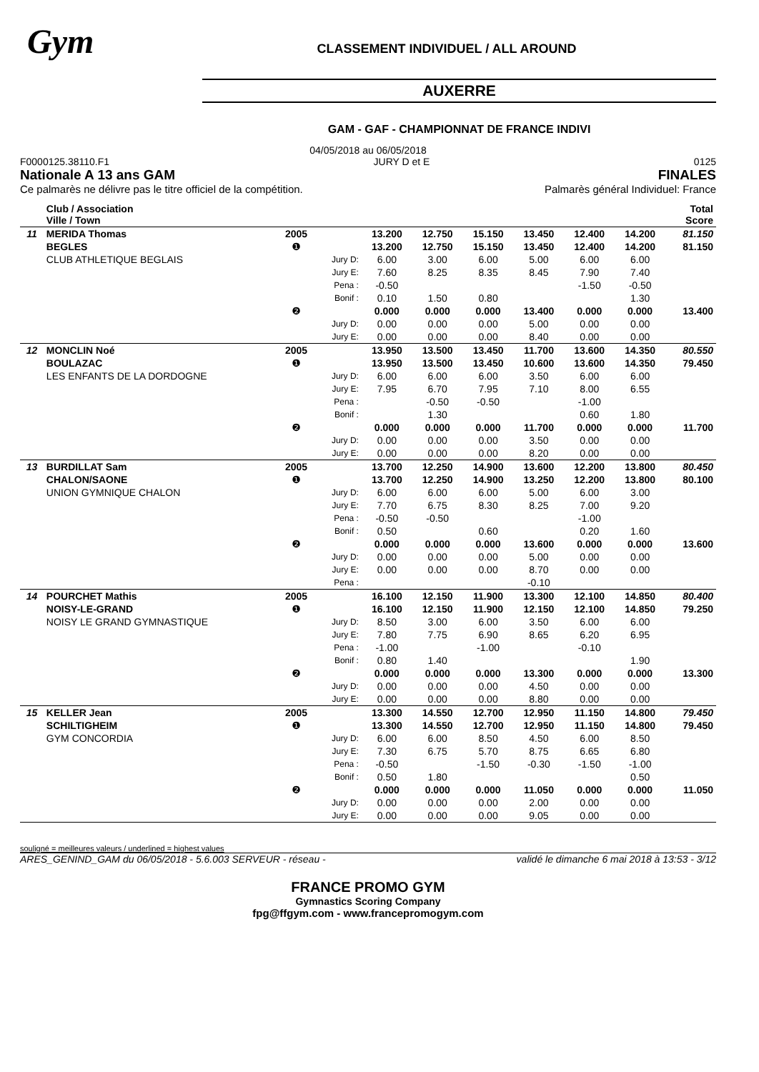Gym
CLASSEMENT INDIVIDUEL / ALL AROUND
AUXERRE
GAM - GAF - CHAMPIONNAT DE FRANCE INDIVI
04/05/2018 au 06/05/2018
F0000125.38110.F1 JURY D et E 0125
Nationale A 13 ans GAM FINALES
Ce palmarès ne délivre pas le titre officiel de la compétition. Palmarès général Individuel: France
| | Club / Association Ville / Town | | | | | | | | | Total Score |
| --- | --- | --- | --- | --- | --- | --- | --- | --- | --- | --- |
| 11 | MERIDA Thomas | 2005 | | 13.200 | 12.750 | 15.150 | 13.450 | 12.400 | 14.200 | 81.150 |
| | BEGLES | ❶ | | 13.200 | 12.750 | 15.150 | 13.450 | 12.400 | 14.200 | 81.150 |
| | CLUB ATHLETIQUE BEGLAIS | | Jury D: | 6.00 | 3.00 | 6.00 | 5.00 | 6.00 | 6.00 | |
| | | | Jury E: | 7.60 | 8.25 | 8.35 | 8.45 | 7.90 | 7.40 | |
| | | | Pena : | -0.50 | | | | -1.50 | -0.50 | |
| | | | Bonif : | 0.10 | 1.50 | 0.80 | | | 1.30 | |
| | | ❷ | | 0.000 | 0.000 | 0.000 | 13.400 | 0.000 | 0.000 | 13.400 |
| | | | Jury D: | 0.00 | 0.00 | 0.00 | 5.00 | 0.00 | 0.00 | |
| | | | Jury E: | 0.00 | 0.00 | 0.00 | 8.40 | 0.00 | 0.00 | |
| 12 | MONCLIN Noé | 2005 | | 13.950 | 13.500 | 13.450 | 11.700 | 13.600 | 14.350 | 80.550 |
| | BOULAZAC | ❶ | | 13.950 | 13.500 | 13.450 | 10.600 | 13.600 | 14.350 | 79.450 |
| | LES ENFANTS DE LA DORDOGNE | | Jury D: | 6.00 | 6.00 | 6.00 | 3.50 | 6.00 | 6.00 | |
| | | | Jury E: | 7.95 | 6.70 | 7.95 | 7.10 | 8.00 | 6.55 | |
| | | | Pena : | | -0.50 | -0.50 | | -1.00 | | |
| | | | Bonif : | | 1.30 | | | 0.60 | 1.80 | |
| | | ❷ | | 0.000 | 0.000 | 0.000 | 11.700 | 0.000 | 0.000 | 11.700 |
| | | | Jury D: | 0.00 | 0.00 | 0.00 | 3.50 | 0.00 | 0.00 | |
| | | | Jury E: | 0.00 | 0.00 | 0.00 | 8.20 | 0.00 | 0.00 | |
| 13 | BURDILLAT Sam | 2005 | | 13.700 | 12.250 | 14.900 | 13.600 | 12.200 | 13.800 | 80.450 |
| | CHALON/SAONE | ❶ | | 13.700 | 12.250 | 14.900 | 13.250 | 12.200 | 13.800 | 80.100 |
| | UNION GYMNIQUE CHALON | | Jury D: | 6.00 | 6.00 | 6.00 | 5.00 | 6.00 | 3.00 | |
| | | | Jury E: | 7.70 | 6.75 | 8.30 | 8.25 | 7.00 | 9.20 | |
| | | | Pena : | -0.50 | -0.50 | | | -1.00 | | |
| | | | Bonif : | 0.50 | | 0.60 | | 0.20 | 1.60 | |
| | | ❷ | | 0.000 | 0.000 | 0.000 | 13.600 | 0.000 | 0.000 | 13.600 |
| | | | Jury D: | 0.00 | 0.00 | 0.00 | 5.00 | 0.00 | 0.00 | |
| | | | Jury E: | 0.00 | 0.00 | 0.00 | 8.70 | 0.00 | 0.00 | |
| | | | Pena : | | | | -0.10 | | | |
| 14 | POURCHET Mathis | 2005 | | 16.100 | 12.150 | 11.900 | 13.300 | 12.100 | 14.850 | 80.400 |
| | NOISY-LE-GRAND | ❶ | | 16.100 | 12.150 | 11.900 | 12.150 | 12.100 | 14.850 | 79.250 |
| | NOISY LE GRAND GYMNASTIQUE | | Jury D: | 8.50 | 3.00 | 6.00 | 3.50 | 6.00 | 6.00 | |
| | | | Jury E: | 7.80 | 7.75 | 6.90 | 8.65 | 6.20 | 6.95 | |
| | | | Pena : | -1.00 | | -1.00 | | -0.10 | | |
| | | | Bonif : | 0.80 | 1.40 | | | | 1.90 | |
| | | ❷ | | 0.000 | 0.000 | 0.000 | 13.300 | 0.000 | 0.000 | 13.300 |
| | | | Jury D: | 0.00 | 0.00 | 0.00 | 4.50 | 0.00 | 0.00 | |
| | | | Jury E: | 0.00 | 0.00 | 0.00 | 8.80 | 0.00 | 0.00 | |
| 15 | KELLER Jean | 2005 | | 13.300 | 14.550 | 12.700 | 12.950 | 11.150 | 14.800 | 79.450 |
| | SCHILTIGHEIM | ❶ | | 13.300 | 14.550 | 12.700 | 12.950 | 11.150 | 14.800 | 79.450 |
| | GYM CONCORDIA | | Jury D: | 6.00 | 6.00 | 8.50 | 4.50 | 6.00 | 8.50 | |
| | | | Jury E: | 7.30 | 6.75 | 5.70 | 8.75 | 6.65 | 6.80 | |
| | | | Pena : | -0.50 | | -1.50 | -0.30 | -1.50 | -1.00 | |
| | | | Bonif : | 0.50 | 1.80 | | | | 0.50 | |
| | | ❷ | | 0.000 | 0.000 | 0.000 | 11.050 | 0.000 | 0.000 | 11.050 |
| | | | Jury D: | 0.00 | 0.00 | 0.00 | 2.00 | 0.00 | 0.00 | |
| | | | Jury E: | 0.00 | 0.00 | 0.00 | 9.05 | 0.00 | 0.00 | |
souligné = meilleures valeurs / underlined = highest values
ARES_GENIND_GAM du 06/05/2018 - 5.6.003 SERVEUR - réseau - validé le dimanche 6 mai 2018 à 13:53 - 3/12
FRANCE PROMO GYM
Gymnastics Scoring Company
fpg@ffgym.com - www.francepromogym.com